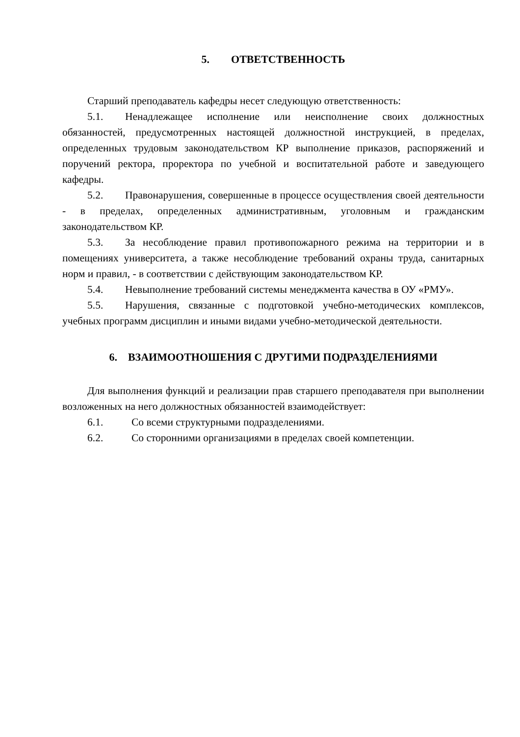5. ОТВЕТСТВЕННОСТЬ
Старший преподаватель кафедры несет следующую ответственность:
5.1. Ненадлежащее исполнение или неисполнение своих должностных обязанностей, предусмотренных настоящей должностной инструкцией, в пределах, определенных трудовым законодательством КР выполнение приказов, распоряжений и поручений ректора, проректора по учебной и воспитательной работе и заведующего кафедры.
5.2. Правонарушения, совершенные в процессе осуществления своей деятельности - в пределах, определенных административным, уголовным и гражданским законодательством КР.
5.3. За несоблюдение правил противопожарного режима на территории и в помещениях университета, а также несоблюдение требований охраны труда, санитарных норм и правил, - в соответствии с действующим законодательством КР.
5.4. Невыполнение требований системы менеджмента качества в ОУ «РМУ».
5.5. Нарушения, связанные с подготовкой учебно-методических комплексов, учебных программ дисциплин и иными видами учебно-методической деятельности.
6. ВЗАИМООТНОШЕНИЯ С ДРУГИМИ ПОДРАЗДЕЛЕНИЯМИ
Для выполнения функций и реализации прав старшего преподавателя при выполнении возложенных на него должностных обязанностей взаимодействует:
6.1. Со всеми структурными подразделениями.
6.2. Со сторонними организациями в пределах своей компетенции.